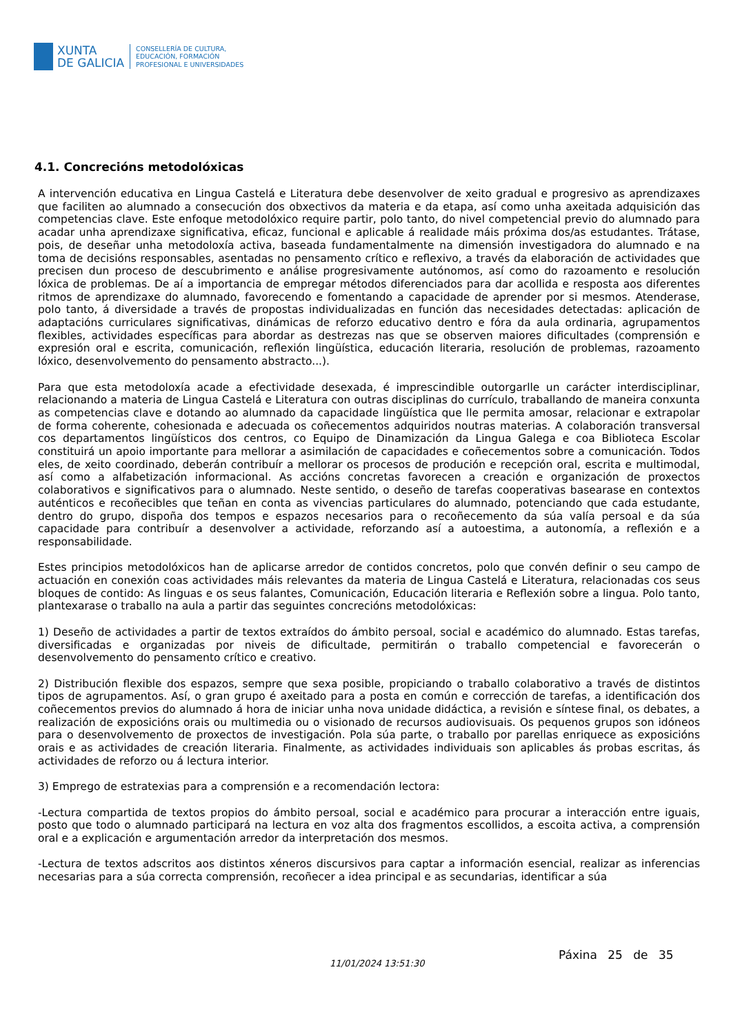XUNTA
DE GALICIA
CONSELLERÍA DE CULTURA,
EDUCACIÓN, FORMACIÓN
PROFESIONAL E UNIVERSIDADES
4.1. Concrecións metodolóxicas
A intervención educativa en Lingua Castelá e Literatura debe desenvolver de xeito gradual e progresivo as aprendizaxes que faciliten ao alumnado a consecución dos obxectivos da materia e da etapa, así como unha axeitada adquisición das competencias clave. Este enfoque metodolóxico require partir, polo tanto, do nivel competencial previo do alumnado para acadar unha aprendizaxe significativa, eficaz, funcional e aplicable á realidade máis próxima dos/as estudantes. Trátase, pois, de deseñar unha metodoloxía activa, baseada fundamentalmente na dimensión investigadora do alumnado e na toma de decisións responsables, asentadas no pensamento crítico e reflexivo, a través da elaboración de actividades que precisen dun proceso de descubrimento e análise progresivamente autónomos, así como do razoamento e resolución lóxica de problemas. De aí a importancia de empregar métodos diferenciados para dar acollida e resposta aos diferentes ritmos de aprendizaxe do alumnado, favorecendo e fomentando a capacidade de aprender por si mesmos. Atenderase, polo tanto, á diversidade a través de propostas individualizadas en función das necesidades detectadas: aplicación de adaptacións curriculares significativas, dinámicas de reforzo educativo dentro e fóra da aula ordinaria, agrupamentos flexibles, actividades específicas para abordar as destrezas nas que se observen maiores dificultades (comprensión e expresión oral e escrita, comunicación, reflexión lingüística, educación literaria, resolución de problemas, razoamento lóxico, desenvolvemento do pensamento abstracto...).
Para que esta metodoloxía acade a efectividade desexada, é imprescindible outorgarlle un carácter interdisciplinar, relacionando a materia de Lingua Castelá e Literatura con outras disciplinas do currículo, traballando de maneira conxunta as competencias clave e dotando ao alumnado da capacidade lingüística que lle permita amosar, relacionar e extrapolar de forma coherente, cohesionada e adecuada os coñecementos adquiridos noutras materias. A colaboración transversal cos departamentos lingüísticos dos centros, co Equipo de Dinamización da Lingua Galega e coa Biblioteca Escolar constituirá un apoio importante para mellorar a asimilación de capacidades e coñecementos sobre a comunicación. Todos eles, de xeito coordinado, deberán contribuír a mellorar os procesos de produción e recepción oral, escrita e multimodal, así como a alfabetización informacional. As accións concretas favorecen a creación e organización de proxectos colaborativos e significativos para o alumnado. Neste sentido, o deseño de tarefas cooperativas basearase en contextos auténticos e recoñecibles que teñan en conta as vivencias particulares do alumnado, potenciando que cada estudante, dentro do grupo, dispoña dos tempos e espazos necesarios para o recoñecemento da súa valía persoal e da súa capacidade para contribuír a desenvolver a actividade, reforzando así a autoestima, a autonomía, a reflexión e a responsabilidade.
Estes principios metodolóxicos han de aplicarse arredor de contidos concretos, polo que convén definir o seu campo de actuación en conexión coas actividades máis relevantes da materia de Lingua Castelá e Literatura, relacionadas cos seus bloques de contido: As linguas e os seus falantes, Comunicación, Educación literaria e Reflexión sobre a lingua. Polo tanto, plantexarase o traballo na aula a partir das seguintes concrecións metodolóxicas:
1) Deseño de actividades a partir de textos extraídos do ámbito persoal, social e académico do alumnado. Estas tarefas, diversificadas e organizadas por niveis de dificultade, permitirán o traballo competencial e favorecerán o desenvolvemento do pensamento crítico e creativo.
2) Distribución flexible dos espazos, sempre que sexa posible, propiciando o traballo colaborativo a través de distintos tipos de agrupamentos. Así, o gran grupo é axeitado para a posta en común e corrección de tarefas, a identificación dos coñecementos previos do alumnado á hora de iniciar unha nova unidade didáctica, a revisión e síntese final, os debates, a realización de exposicións orais ou multimedia ou o visionado de recursos audiovisuais. Os pequenos grupos son idóneos para o desenvolvemento de proxectos de investigación. Pola súa parte, o traballo por parellas enriquece as exposicións orais e as actividades de creación literaria. Finalmente, as actividades individuais son aplicables ás probas escritas, ás actividades de reforzo ou á lectura interior.
3) Emprego de estratexias para a comprensión e a recomendación lectora:
-Lectura compartida de textos propios do ámbito persoal, social e académico para procurar a interacción entre iguais, posto que todo o alumnado participará na lectura en voz alta dos fragmentos escollidos, a escoita activa, a comprensión oral e a explicación e argumentación arredor da interpretación dos mesmos.
-Lectura de textos adscritos aos distintos xéneros discursivos para captar a información esencial, realizar as inferencias necesarias para a súa correcta comprensión, recoñecer a idea principal e as secundarias, identificar a súa
Páxina 25 de 35
11/01/2024 13:51:30